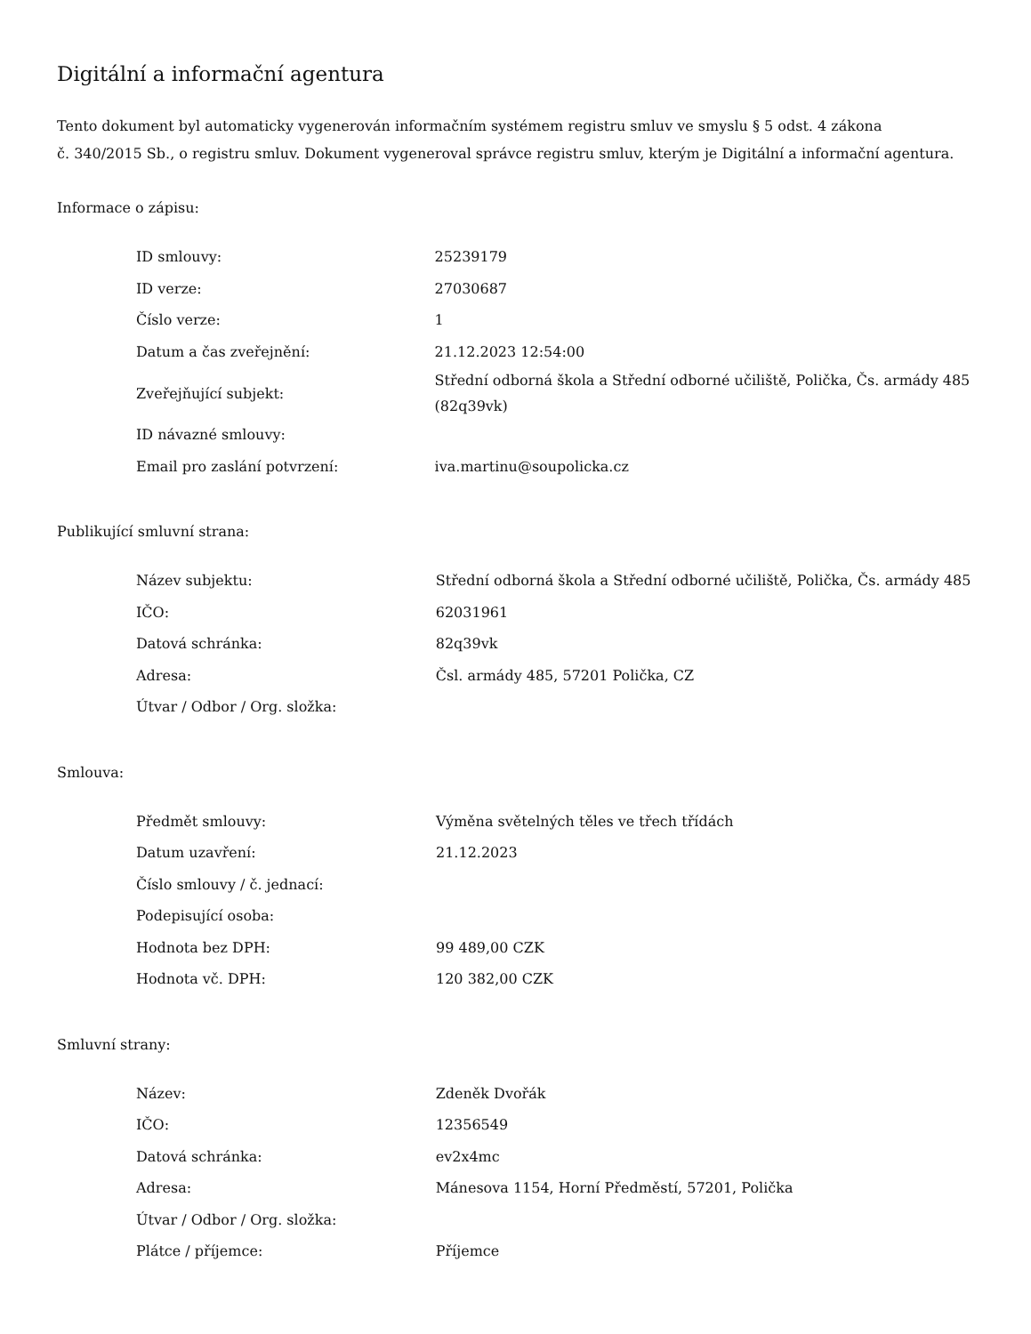Digitální a informační agentura
Tento dokument byl automaticky vygenerován informačním systémem registru smluv ve smyslu § 5 odst. 4 zákona
č. 340/2015 Sb., o registru smluv. Dokument vygeneroval správce registru smluv, kterým je Digitální a informační agentura.
Informace o zápisu:
| ID smlouvy: | 25239179 |
| ID verze: | 27030687 |
| Číslo verze: | 1 |
| Datum a čas zveřejnění: | 21.12.2023 12:54:00 |
| Zveřejňující subjekt: | Střední odborná škola a Střední odborné učiliště, Polička, Čs. armády 485 (82q39vk) |
| ID návazné smlouvy: | |
| Email pro zaslání potvrzení: | iva.martinu@soupolicka.cz |
Publikující smluvní strana:
| Název subjektu: | Střední odborná škola a Střední odborné učiliště, Polička, Čs. armády 485 |
| IČO: | 62031961 |
| Datová schránka: | 82q39vk |
| Adresa: | Čsl. armády 485, 57201 Polička, CZ |
| Útvar / Odbor / Org. složka: | |
Smlouva:
| Předmět smlouvy: | Výměna světelných těles ve třech třídách |
| Datum uzavření: | 21.12.2023 |
| Číslo smlouvy / č. jednací: | |
| Podepisující osoba: | |
| Hodnota bez DPH: | 99 489,00 CZK |
| Hodnota vč. DPH: | 120 382,00 CZK |
Smluvní strany:
| Název: | Zdeněk Dvořák |
| IČO: | 12356549 |
| Datová schránka: | ev2x4mc |
| Adresa: | Mánesova 1154, Horní Předměstí, 57201, Polička |
| Útvar / Odbor / Org. složka: | |
| Plátce / příjemce: | Příjemce |